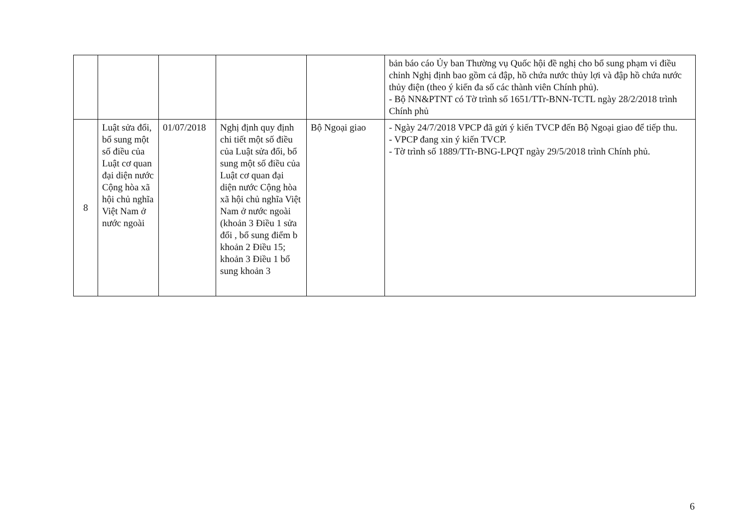| | | | | | bản báo cáo Ủy ban Thường vụ Quốc hội đề nghị cho bổ sung phạm vi điều chỉnh Nghị định bao gồm cả đập, hồ chứa nước thủy lợi và đập hồ chứa nước thủy điện (theo ý kiến đa số các thành viên Chính phủ). - Bộ NN&PTNT có Tờ trình số 1651/TTr-BNN-TCTL ngày 28/2/2018 trình Chính phủ |
| 8 | Luật sửa đổi, bổ sung một số điều của Luật cơ quan đại diện nước Cộng hòa xã hội chủ nghĩa Việt Nam ở nước ngoài | 01/07/2018 | Nghị định quy định chi tiết một số điều của Luật sửa đổi, bổ sung một số điều của Luật cơ quan đại diện nước Cộng hòa xã hội chủ nghĩa Việt Nam ở nước ngoài (khoản 3 Điều 1 sửa đổi , bổ sung điểm b khoản 2 Điều 15; khoản 3 Điều 1 bổ sung khoản 3 | Bộ Ngoại giao | - Ngày 24/7/2018 VPCP đã gửi ý kiến TVCP đến Bộ Ngoại giao để tiếp thu. - VPCP đang xin ý kiến TVCP. - Tờ trình số 1889/TTr-BNG-LPQT ngày 29/5/2018 trình Chính phủ. |
6